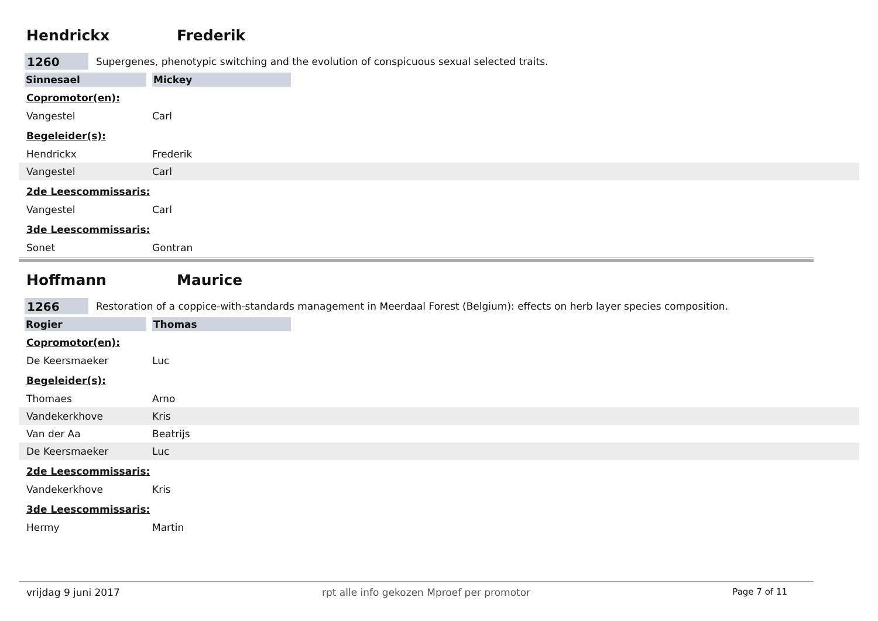Hendrickx Frederik
1260 Supergenes, phenotypic switching and the evolution of conspicuous sexual selected traits.
Sinnesael Mickey
Copromotor(en):
Vangestel Carl
Begeleider(s):
Hendrickx Frederik
Vangestel Carl
2de Leescommissaris:
Vangestel Carl
3de Leescommissaris:
Sonet Gontran
Hoffmann Maurice
1266 Restoration of a coppice-with-standards management in Meerdaal Forest (Belgium): effects on herb layer species composition.
Rogier Thomas
Copromotor(en):
De Keersmaeker Luc
Begeleider(s):
Thomaes Arno
Vandekerkhove Kris
Van der Aa Beatrijs
De Keersmaeker Luc
2de Leescommissaris:
Vandekerkhove Kris
3de Leescommissaris:
Hermy Martin
vrijdag 9 juni 2017 rpt alle info gekozen Mproef per promotor Page 7 of 11